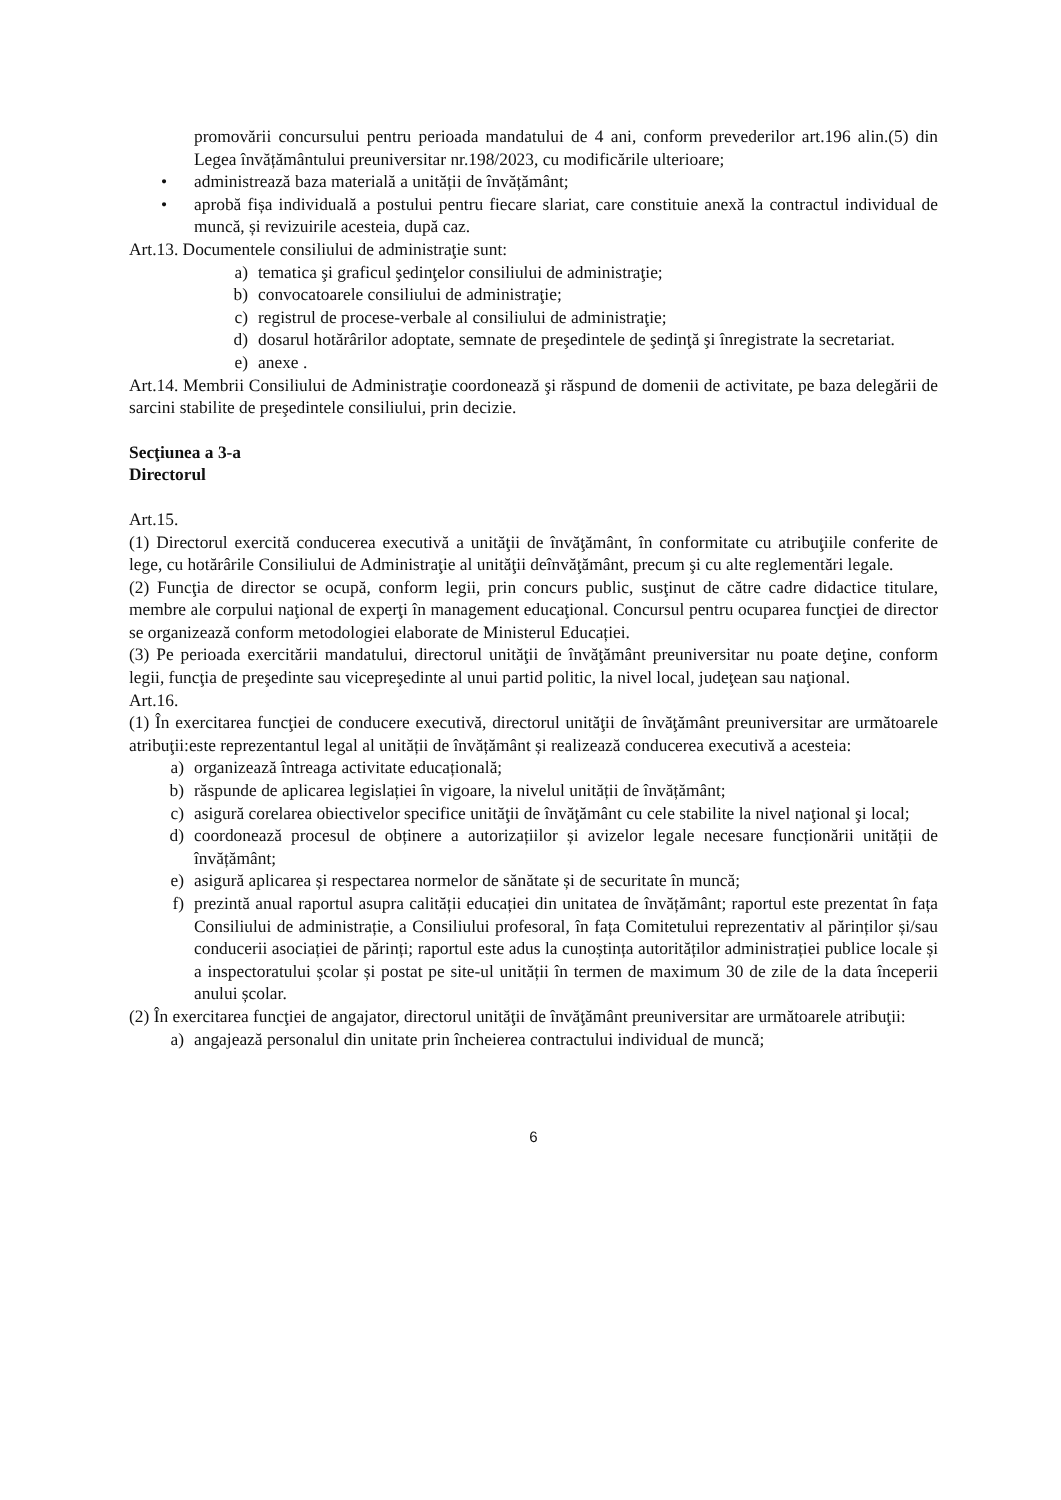promovării concursului pentru perioada mandatului de 4 ani, conform prevederilor art.196 alin.(5) din Legea învățământului preuniversitar nr.198/2023, cu modificările ulterioare;
• administrează baza materială a unității de învățământ;
• aprobă fișa individuală a postului pentru fiecare slariat, care constituie anexă la contractul individual de muncă, și revizuirile acesteia, după caz.
Art.13. Documentele consiliului de administraţie sunt:
a) tematica şi graficul şedinţelor consiliului de administraţie;
b) convocatoarele consiliului de administraţie;
c) registrul de procese-verbale al consiliului de administraţie;
d) dosarul hotărârilor adoptate, semnate de preşedintele de şedinţă şi înregistrate la secretariat.
e) anexe .
Art.14. Membrii Consiliului de Administraţie coordonează şi răspund de domenii de activitate, pe baza delegării de sarcini stabilite de preşedintele consiliului, prin decizie.
Secţiunea a 3-a
Directorul
Art.15.
(1) Directorul exercită conducerea executivă a unităţii de învăţământ, în conformitate cu atribuţiile conferite de lege, cu hotărârile Consiliului de Administraţie al unităţii deînvăţământ, precum şi cu alte reglementări legale.
(2) Funcţia de director se ocupă, conform legii, prin concurs public, susţinut de către cadre didactice titulare, membre ale corpului naţional de experţi în management educaţional. Concursul pentru ocuparea funcţiei de director se organizează conform metodologiei elaborate de Ministerul Educației.
(3) Pe perioada exercitării mandatului, directorul unităţii de învăţământ preuniversitar nu poate deţine, conform legii, funcţia de preşedinte sau vicepreşedinte al unui partid politic, la nivel local, judeţean sau naţional.
Art.16.
(1) În exercitarea funcţiei de conducere executivă, directorul unităţii de învăţământ preuniversitar are următoarele atribuţii:este reprezentantul legal al unității de învățământ și realizează conducerea executivă a acesteia:
a) organizează întreaga activitate educațională;
b) răspunde de aplicarea legislației în vigoare, la nivelul unității de învățământ;
c) asigură corelarea obiectivelor specifice unităţii de învăţământ cu cele stabilite la nivel naţional şi local;
d) coordonează procesul de obținere a autorizațiilor și avizelor legale necesare funcționării unității de învățământ;
e) asigură aplicarea și respectarea normelor de sănătate și de securitate în muncă;
f) prezintă anual raportul asupra calității educației din unitatea de învățământ; raportul este prezentat în fața Consiliului de administrație, a Consiliului profesoral, în fața Comitetului reprezentativ al părinților și/sau conducerii asociației de părinți; raportul este adus la cunoștința autorităților administrației publice locale și a inspectoratului școlar și postat pe site-ul unității în termen de maximum 30 de zile de la data începerii anului școlar.
(2) În exercitarea funcţiei de angajator, directorul unităţii de învăţământ preuniversitar are următoarele atribuţii:
a) angajează personalul din unitate prin încheierea contractului individual de muncă;
6